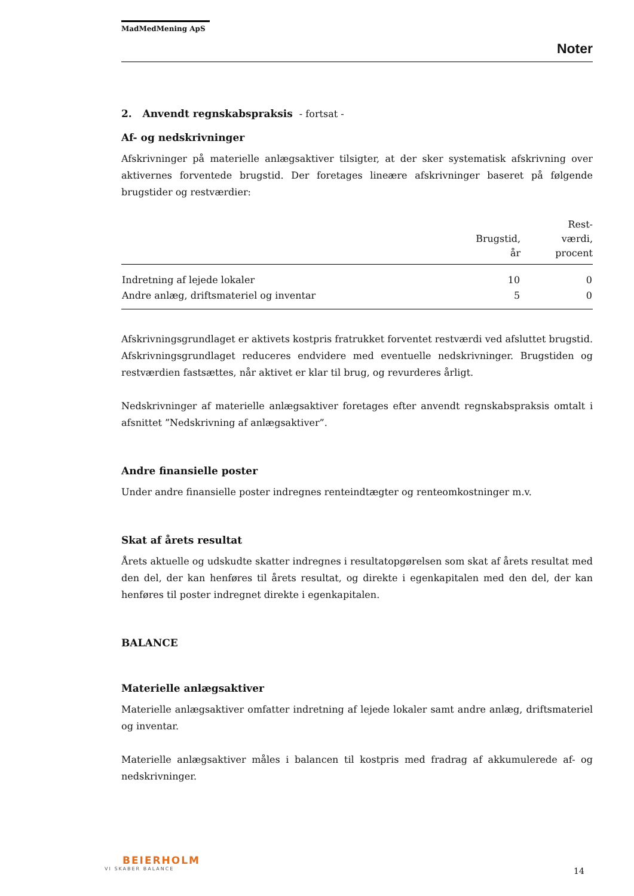MadMedMening ApS
Noter
2. Anvendt regnskabspraksis - fortsat -
Af- og nedskrivninger
Afskrivninger på materielle anlægsaktiver tilsigter, at der sker systematisk afskrivning over aktivernes forventede brugstid. Der foretages lineære afskrivninger baseret på følgende brugstider og restværdier:
| | Brugstid, år | Rest- værdi, procent |
| --- | --- | --- |
| Indretning af lejede lokaler | 10 | 0 |
| Andre anlæg, driftsmateriel og inventar | 5 | 0 |
Afskrivningsgrundlaget er aktivets kostpris fratrukket forventet restværdi ved afsluttet brugstid. Afskrivningsgrundlaget reduceres endvidere med eventuelle nedskrivninger. Brugstiden og restværdien fastsættes, når aktivet er klar til brug, og revurderes årligt.
Nedskrivninger af materielle anlægsaktiver foretages efter anvendt regnskabspraksis omtalt i afsnittet ”Nedskrivning af anlægsaktiver”.
Andre finansielle poster
Under andre finansielle poster indregnes renteindtægter og renteomkostninger m.v.
Skat af årets resultat
Årets aktuelle og udskudte skatter indregnes i resultatopgørelsen som skat af årets resultat med den del, der kan henføres til årets resultat, og direkte i egenkapitalen med den del, der kan henføres til poster indregnet direkte i egenkapitalen.
BALANCE
Materielle anlægsaktiver
Materielle anlægsaktiver omfatter indretning af lejede lokaler samt andre anlæg, driftsmateriel og inventar.
Materielle anlægsaktiver måles i balancen til kostpris med fradrag af akkumulerede af- og nedskrivninger.
BEIERHOLM
VI SKABER BALANCE
14